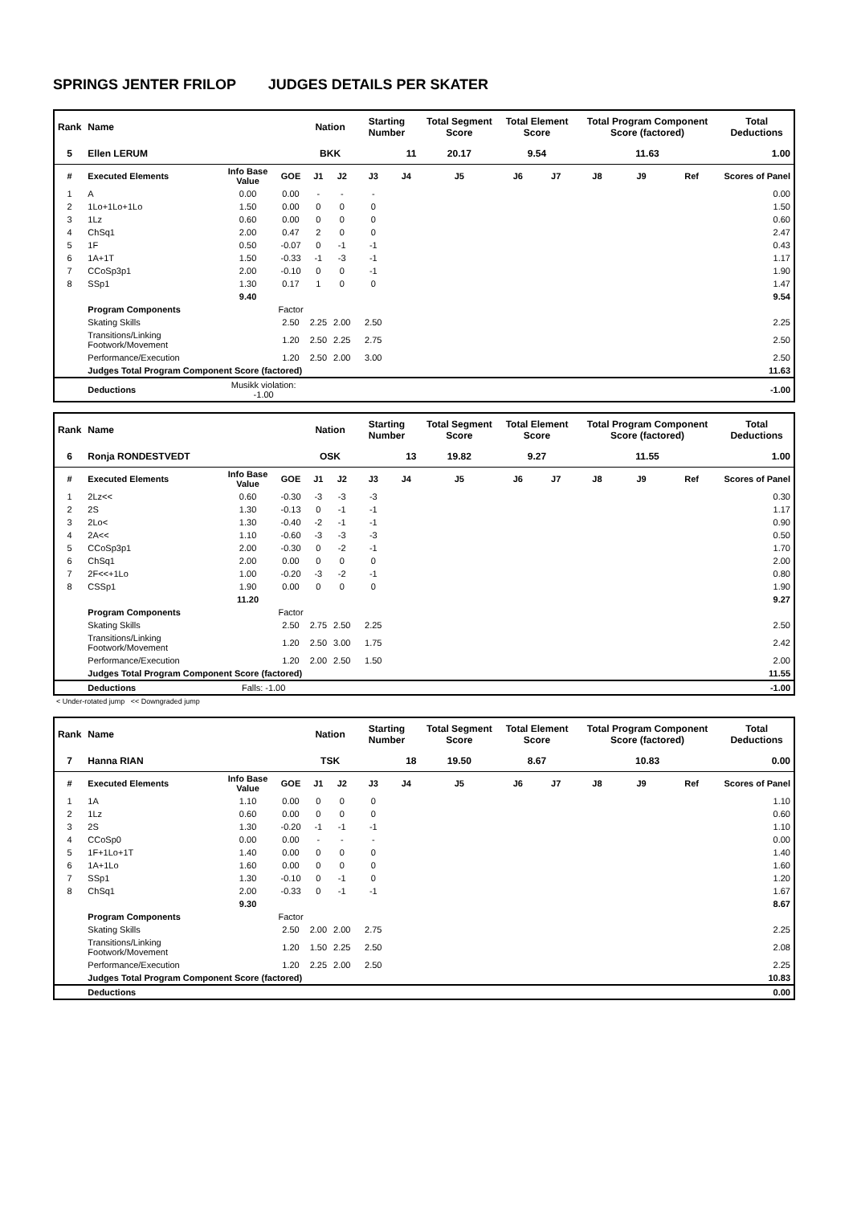SPRINGS JENTER FRILOP JUDGES DETAILS PER SKATER
| Rank | Name | | | Nation | | Starting Number | | Total Segment Score | Total Element Score | | Total Program Component Score (factored) | | | Total Deductions |
| --- | --- | --- | --- | --- | --- | --- | --- | --- | --- | --- | --- | --- | --- | --- |
| 5 | Ellen LERUM | | | BKK | | 11 | | 20.17 | 9.54 | | 11.63 | | | 1.00 |
| # | Executed Elements | Info Base Value | GOE | J1 | J2 | J3 | J4 | J5 | J6 | J7 | J8 | J9 | Ref | Scores of Panel |
| 1 | A | 0.00 | 0.00 | - | - | - | | | | | | | | 0.00 |
| 2 | 1Lo+1Lo+1Lo | 1.50 | 0.00 | 0 | 0 | 0 | | | | | | | | 1.50 |
| 3 | 1Lz | 0.60 | 0.00 | 0 | 0 | 0 | | | | | | | | 0.60 |
| 4 | ChSq1 | 2.00 | 0.47 | 2 | 0 | 0 | | | | | | | | 2.47 |
| 5 | 1F | 0.50 | -0.07 | 0 | -1 | -1 | | | | | | | | 0.43 |
| 6 | 1A+1T | 1.50 | -0.33 | -1 | -3 | -1 | | | | | | | | 1.17 |
| 7 | CCoSp3p1 | 2.00 | -0.10 | 0 | 0 | -1 | | | | | | | | 1.90 |
| 8 | SSp1 | 1.30 | 0.17 | 1 | 0 | 0 | | | | | | | | 1.47 |
| | | 9.40 | | | | | | | | | | | | 9.54 |
| | Program Components | | Factor | | | | | | | | | | | |
| | Skating Skills | | 2.50 | 2.25 | 2.00 | 2.50 | | | | | | | | 2.25 |
| | Transitions/Linking Footwork/Movement | | 1.20 | 2.50 | 2.25 | 2.75 | | | | | | | | 2.50 |
| | Performance/Execution | | 1.20 | 2.50 | 2.00 | 3.00 | | | | | | | | 2.50 |
| | Judges Total Program Component Score (factored) | | | | | | | | | | | | | 11.63 |
| | Deductions | Musikk violation: -1.00 | | | | | | | | | | | | -1.00 |
| Rank | Name | | | Nation | | Starting Number | | Total Segment Score | Total Element Score | | Total Program Component Score (factored) | | | Total Deductions |
| --- | --- | --- | --- | --- | --- | --- | --- | --- | --- | --- | --- | --- | --- | --- |
| 6 | Ronja RONDESTVEDT | | | OSK | | 13 | | 19.82 | 9.27 | | 11.55 | | | 1.00 |
| # | Executed Elements | Info Base Value | GOE | J1 | J2 | J3 | J4 | J5 | J6 | J7 | J8 | J9 | Ref | Scores of Panel |
| 1 | 2Lz<< | 0.60 | -0.30 | -3 | -3 | -3 | | | | | | | | 0.30 |
| 2 | 2S | 1.30 | -0.13 | 0 | -1 | -1 | | | | | | | | 1.17 |
| 3 | 2Lo< | 1.30 | -0.40 | -2 | -1 | -1 | | | | | | | | 0.90 |
| 4 | 2A<< | 1.10 | -0.60 | -3 | -3 | -3 | | | | | | | | 0.50 |
| 5 | CCoSp3p1 | 2.00 | -0.30 | 0 | -2 | -1 | | | | | | | | 1.70 |
| 6 | ChSq1 | 2.00 | 0.00 | 0 | 0 | 0 | | | | | | | | 2.00 |
| 7 | 2F<<+1Lo | 1.00 | -0.20 | -3 | -2 | -1 | | | | | | | | 0.80 |
| 8 | CSSp1 | 1.90 | 0.00 | 0 | 0 | 0 | | | | | | | | 1.90 |
| | | 11.20 | | | | | | | | | | | | 9.27 |
| | Program Components | | Factor | | | | | | | | | | | |
| | Skating Skills | | 2.50 | 2.75 | 2.50 | 2.25 | | | | | | | | 2.50 |
| | Transitions/Linking Footwork/Movement | | 1.20 | 2.50 | 3.00 | 1.75 | | | | | | | | 2.42 |
| | Performance/Execution | | 1.20 | 2.00 | 2.50 | 1.50 | | | | | | | | 2.00 |
| | Judges Total Program Component Score (factored) | | | | | | | | | | | | | 11.55 |
| | Deductions | Falls: -1.00 | | | | | | | | | | | | -1.00 |
< Under-rotated jump << Downgraded jump
| Rank | Name | | | Nation | | Starting Number | | Total Segment Score | Total Element Score | | Total Program Component Score (factored) | | | Total Deductions |
| --- | --- | --- | --- | --- | --- | --- | --- | --- | --- | --- | --- | --- | --- | --- |
| 7 | Hanna RIAN | | | TSK | | 18 | | 19.50 | 8.67 | | 10.83 | | | 0.00 |
| # | Executed Elements | Info Base Value | GOE | J1 | J2 | J3 | J4 | J5 | J6 | J7 | J8 | J9 | Ref | Scores of Panel |
| 1 | 1A | 1.10 | 0.00 | 0 | 0 | 0 | | | | | | | | 1.10 |
| 2 | 1Lz | 0.60 | 0.00 | 0 | 0 | 0 | | | | | | | | 0.60 |
| 3 | 2S | 1.30 | -0.20 | -1 | -1 | -1 | | | | | | | | 1.10 |
| 4 | CCoSp0 | 0.00 | 0.00 | - | - | - | | | | | | | | 0.00 |
| 5 | 1F+1Lo+1T | 1.40 | 0.00 | 0 | 0 | 0 | | | | | | | | 1.40 |
| 6 | 1A+1Lo | 1.60 | 0.00 | 0 | 0 | 0 | | | | | | | | 1.60 |
| 7 | SSp1 | 1.30 | -0.10 | 0 | -1 | 0 | | | | | | | | 1.20 |
| 8 | ChSq1 | 2.00 | -0.33 | 0 | -1 | -1 | | | | | | | | 1.67 |
| | | 9.30 | | | | | | | | | | | | 8.67 |
| | Program Components | | Factor | | | | | | | | | | | |
| | Skating Skills | | 2.50 | 2.00 | 2.00 | 2.75 | | | | | | | | 2.25 |
| | Transitions/Linking Footwork/Movement | | 1.20 | 1.50 | 2.25 | 2.50 | | | | | | | | 2.08 |
| | Performance/Execution | | 1.20 | 2.25 | 2.00 | 2.50 | | | | | | | | 2.25 |
| | Judges Total Program Component Score (factored) | | | | | | | | | | | | | 10.83 |
| | Deductions | | | | | | | | | | | | | 0.00 |